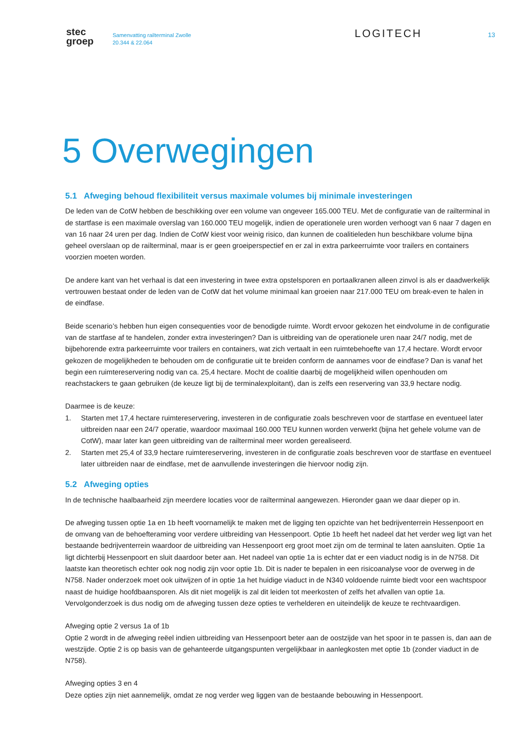stec
groep
Samenvatting railterminal Zwolle
20.344 & 22.064
LOGITECH
13
5 Overwegingen
5.1 Afweging behoud flexibiliteit versus maximale volumes bij minimale investeringen
De leden van de CotW hebben de beschikking over een volume van ongeveer 165.000 TEU. Met de configuratie van de railterminal in de startfase is een maximale overslag van 160.000 TEU mogelijk, indien de operationele uren worden verhoogt van 6 naar 7 dagen en van 16 naar 24 uren per dag. Indien de CotW kiest voor weinig risico, dan kunnen de coalitieleden hun beschikbare volume bijna geheel overslaan op de railterminal, maar is er geen groeiperspectief en er zal in extra parkeerruimte voor trailers en containers voorzien moeten worden.
De andere kant van het verhaal is dat een investering in twee extra opstelsporen en portaalkranen alleen zinvol is als er daadwerkelijk vertrouwen bestaat onder de leden van de CotW dat het volume minimaal kan groeien naar 217.000 TEU om break-even te halen in de eindfase.
Beide scenario’s hebben hun eigen consequenties voor de benodigde ruimte. Wordt ervoor gekozen het eindvolume in de configuratie van de startfase af te handelen, zonder extra investeringen? Dan is uitbreiding van de operationele uren naar 24/7 nodig, met de bijbehorende extra parkeerruimte voor trailers en containers, wat zich vertaalt in een ruimtebehoefte van 17,4 hectare. Wordt ervoor gekozen de mogelijkheden te behouden om de configuratie uit te breiden conform de aannames voor de eindfase? Dan is vanaf het begin een ruimtereservering nodig van ca. 25,4 hectare. Mocht de coalitie daarbij de mogelijkheid willen openhouden om reachstackers te gaan gebruiken (de keuze ligt bij de terminalexploitant), dan is zelfs een reservering van 33,9 hectare nodig.
Daarmee is de keuze:
1. Starten met 17,4 hectare ruimtereservering, investeren in de configuratie zoals beschreven voor de startfase en eventueel later uitbreiden naar een 24/7 operatie, waardoor maximaal 160.000 TEU kunnen worden verwerkt (bijna het gehele volume van de CotW), maar later kan geen uitbreiding van de railterminal meer worden gerealiseerd.
2. Starten met 25,4 of 33,9 hectare ruimtereservering, investeren in de configuratie zoals beschreven voor de startfase en eventueel later uitbreiden naar de eindfase, met de aanvullende investeringen die hiervoor nodig zijn.
5.2 Afweging opties
In de technische haalbaarheid zijn meerdere locaties voor de railterminal aangewezen. Hieronder gaan we daar dieper op in.
De afweging tussen optie 1a en 1b heeft voornamelijk te maken met de ligging ten opzichte van het bedrijventerrein Hessenpoort en de omvang van de behoefteraming voor verdere uitbreiding van Hessenpoort. Optie 1b heeft het nadeel dat het verder weg ligt van het bestaande bedrijventerrein waardoor de uitbreiding van Hessenpoort erg groot moet zijn om de terminal te laten aansluiten. Optie 1a ligt dichterbij Hessenpoort en sluit daardoor beter aan. Het nadeel van optie 1a is echter dat er een viaduct nodig is in de N758. Dit laatste kan theoretisch echter ook nog nodig zijn voor optie 1b. Dit is nader te bepalen in een risicoanalyse voor de overweg in de N758. Nader onderzoek moet ook uitwijzen of in optie 1a het huidige viaduct in de N340 voldoende ruimte biedt voor een wachtspoor naast de huidige hoofdbaansporen. Als dit niet mogelijk is zal dit leiden tot meerkosten of zelfs het afvallen van optie 1a. Vervolgonderzoek is dus nodig om de afweging tussen deze opties te verhelderen en uiteindelijk de keuze te rechtvaardigen.
Afweging optie 2 versus 1a of 1b
Optie 2 wordt in de afweging reëel indien uitbreiding van Hessenpoort beter aan de oostzijde van het spoor in te passen is, dan aan de westzijde. Optie 2 is op basis van de gehanteerde uitgangspunten vergelijkbaar in aanlegkosten met optie 1b (zonder viaduct in de N758).
Afweging opties 3 en 4
Deze opties zijn niet aannemelijk, omdat ze nog verder weg liggen van de bestaande bebouwing in Hessenpoort.